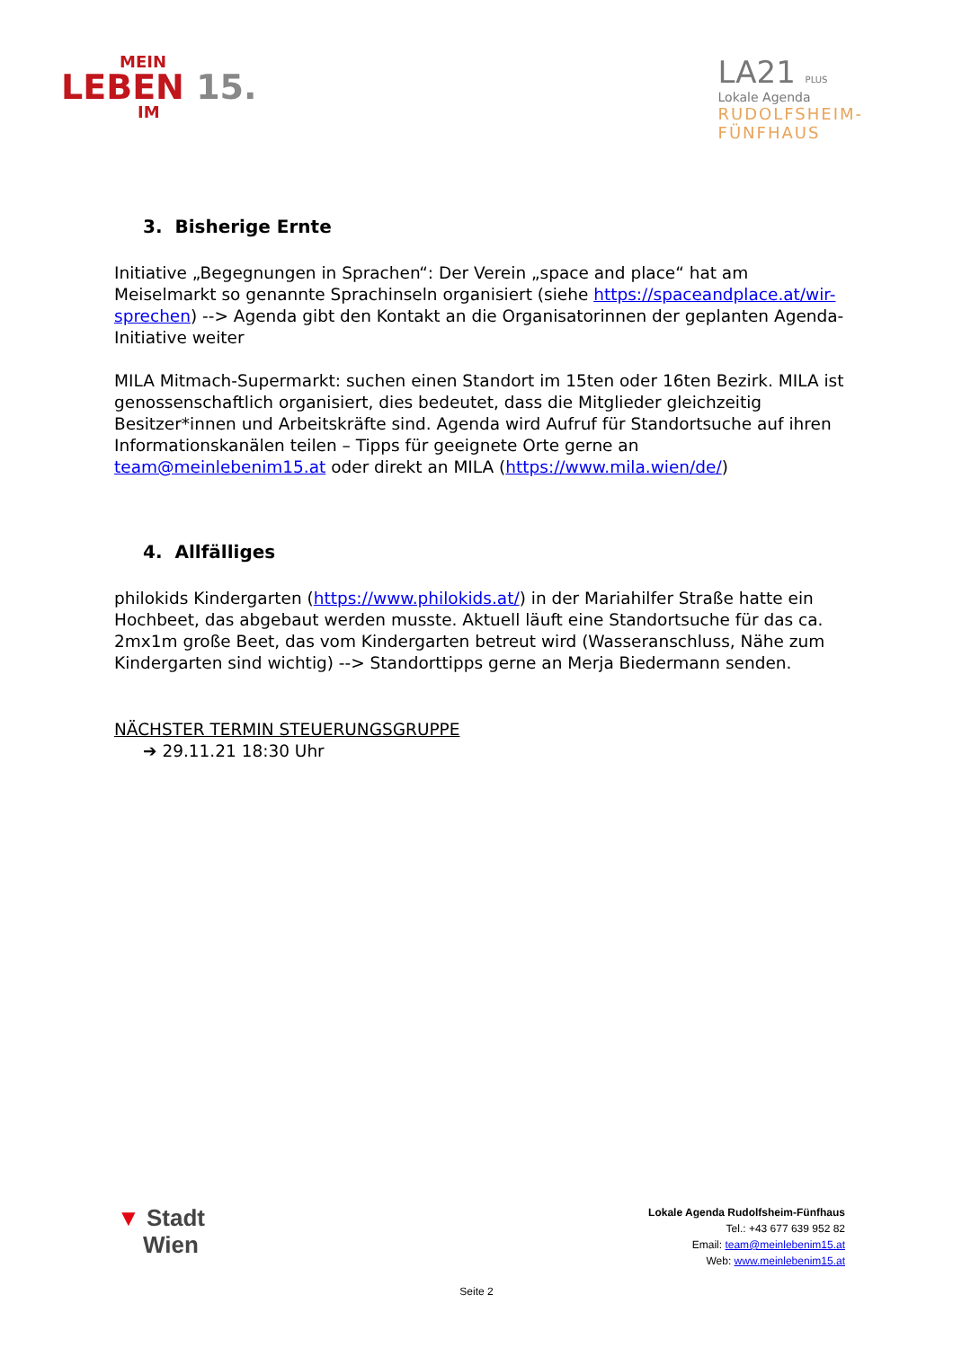MEIN
LEBEN 15.
IM
LA21 PLUS
Lokale Agenda
RUDOLFSHEIM-
FÜNFHAUS
3. Bisherige Ernte
Initiative „Begegnungen in Sprachen“: Der Verein „space and place“ hat am Meiselmarkt so genannte Sprachinseln organisiert (siehe https://spaceandplace.at/wir-sprechen) --> Agenda gibt den Kontakt an die Organisatorinnen der geplanten Agenda-Initiative weiter
MILA Mitmach-Supermarkt: suchen einen Standort im 15ten oder 16ten Bezirk. MILA ist genossenschaftlich organisiert, dies bedeutet, dass die Mitglieder gleichzeitig Besitzer*innen und Arbeitskräfte sind. Agenda wird Aufruf für Standortsuche auf ihren Informationskanälen teilen – Tipps für geeignete Orte gerne an team@meinlebenim15.at oder direkt an MILA (https://www.mila.wien/de/)
4. Allfälliges
philokids Kindergarten (https://www.philokids.at/) in der Mariahilfer Straße hatte ein Hochbeet, das abgebaut werden musste. Aktuell läuft eine Standortsuche für das ca. 2mx1m große Beet, das vom Kindergarten betreut wird (Wasseranschluss, Nähe zum Kindergarten sind wichtig) --> Standorttipps gerne an Merja Biedermann senden.
NÄCHSTER TERMIN STEUERUNGSGRUPPE
➔ 29.11.21 18:30 Uhr
▼ Stadt
Wien
Lokale Agenda Rudolfsheim-Fünfhaus
Tel.: +43 677 639 952 82
Email: team@meinlebenim15.at
Web: www.meinlebenim15.at
Seite 2